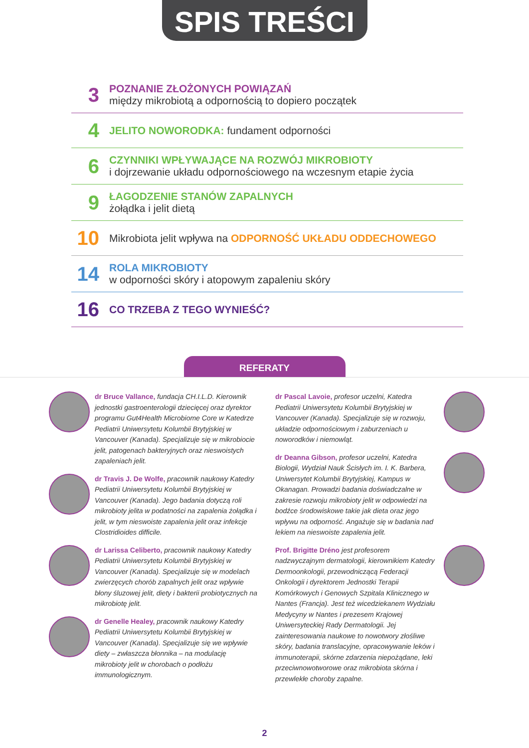SPIS TREŚCI
3
POZNANIE ZŁOŻONYCH POWIĄZAŃ
między mikrobiotą a odpornością to dopiero początek
4
JELITO NOWORODKA: fundament odporności
6
CZYNNIKI WPŁYWAJĄCE NA ROZWÓJ MIKROBIOTY
i dojrzewanie układu odpornościowego na wczesnym etapie życia
9
ŁAGODZENIE STANÓW ZAPALNYCH
żołądka i jelit dietą
10
Mikrobiota jelit wpływa na ODPORNOŚĆ UKŁADU ODDECHOWEGO
14
ROLA MIKROBIOTY
w odporności skóry i atopowym zapaleniu skóry
16
CO TRZEBA Z TEGO WYNIEŚĆ?
REFERATY
dr Bruce Vallance, fundacja CH.I.L.D. Kierownik jednostki gastroenterologii dziecięcej oraz dyrektor programu Gut4Health Microbiome Core w Katedrze Pediatrii Uniwersytetu Kolumbii Brytyjskiej w Vancouver (Kanada). Specjalizuje się w mikrobiocie jelit, patogenach bakteryjnych oraz nieswoistych zapaleniach jelit.
dr Travis J. De Wolfe, pracownik naukowy Katedry Pediatrii Uniwersytetu Kolumbii Brytyjskiej w Vancouver (Kanada). Jego badania dotyczą roli mikrobioty jelita w podatności na zapalenia żołądka i jelit, w tym nieswoiste zapalenia jelit oraz infekcje Clostridioides difficile.
dr Larissa Celiberto, pracownik naukowy Katedry Pediatrii Uniwersytetu Kolumbii Brytyjskiej w Vancouver (Kanada). Specjalizuje się w modelach zwierzęcych chorób zapalnych jelit oraz wpływie błony śluzowej jelit, diety i bakterii probiotycznych na mikrobiotę jelit.
dr Genelle Healey, pracownik naukowy Katedry Pediatrii Uniwersytetu Kolumbii Brytyjskiej w Vancouver (Kanada). Specjalizuje się we wpływie diety – zwłaszcza błonnika – na modulację mikrobioty jelit w chorobach o podłożu immunologicznym.
dr Pascal Lavoie, profesor uczelni, Katedra Pediatrii Uniwersytetu Kolumbii Brytyjskiej w Vancouver (Kanada). Specjalizuje się w rozwoju, układzie odpornościowym i zaburzeniach u noworodków i niemowląt.
dr Deanna Gibson, profesor uczelni, Katedra Biologii, Wydział Nauk Ścisłych im. I. K. Barbera, Uniwersytet Kolumbii Brytyjskiej, Kampus w Okanagan. Prowadzi badania doświadczalne w zakresie rozwoju mikrobioty jelit w odpowiedzi na bodźce środowiskowe takie jak dieta oraz jego wpływu na odporność. Angażuje się w badania nad lekiem na nieswoiste zapalenia jelit.
Prof. Brigitte Dréno jest profesorem nadzwyczajnym dermatologii, kierownikiem Katedry Dermoonkologii, przewodniczącą Federacji Onkologii i dyrektorem Jednostki Terapii Komórkowych i Genowych Szpitala Klinicznego w Nantes (Francja). Jest też wicedziekanem Wydziału Medycyny w Nantes i prezesem Krajowej Uniwersyteckiej Rady Dermatologii. Jej zainteresowania naukowe to nowotwory złośliwe skóry, badania translacyjne, opracowywanie leków i immunoterapii, skórne zdarzenia niepożądane, leki przeciwnowotworowe oraz mikrobiota skórna i przewlekłe choroby zapalne.
2